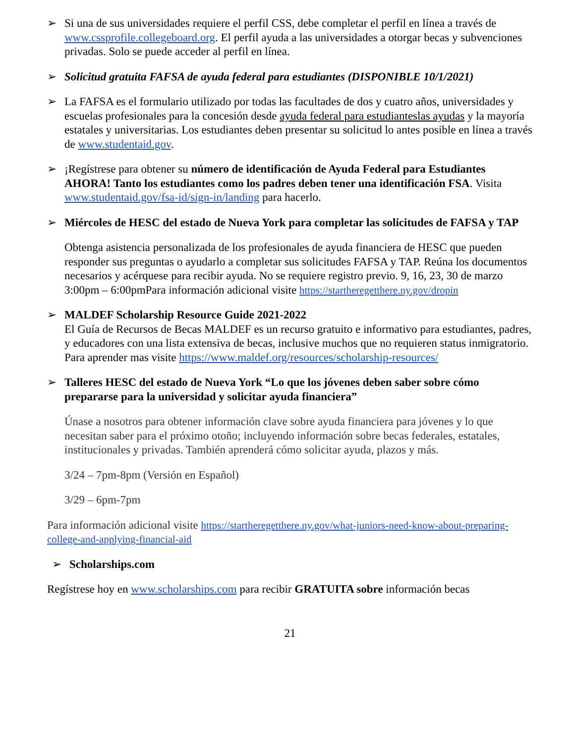➢ Si una de sus universidades requiere el perfil CSS, debe completar el perfil en línea a través de www.cssprofile.collegeboard.org. El perfil ayuda a las universidades a otorgar becas y subvenciones privadas. Solo se puede acceder al perfil en línea.
➢ Solicitud gratuita FAFSA de ayuda federal para estudiantes (DISPONIBLE 10/1/2021)
➢ La FAFSA es el formulario utilizado por todas las facultades de dos y cuatro años, universidades y escuelas profesionales para la concesión desde ayuda federal para estudianteslas ayudas y la mayoría estatales y universitarias. Los estudiantes deben presentar su solicitud lo antes posible en línea a través de www.studentaid.gov.
➢ ¡Regístrese para obtener su número de identificación de Ayuda Federal para Estudiantes AHORA! Tanto los estudiantes como los padres deben tener una identificación FSA. Visita www.studentaid.gov/fsa-id/sign-in/landing para hacerlo.
➢ Miércoles de HESC del estado de Nueva York para completar las solicitudes de FAFSA y TAP
Obtenga asistencia personalizada de los profesionales de ayuda financiera de HESC que pueden responder sus preguntas o ayudarlo a completar sus solicitudes FAFSA y TAP. Reúna los documentos necesarios y acérquese para recibir ayuda. No se requiere registro previo. 9, 16, 23, 30 de marzo 3:00pm – 6:00pmPara información adicional visite https://startheregetthere.ny.gov/dropin
➢ MALDEF Scholarship Resource Guide 2021-2022
El Guía de Recursos de Becas MALDEF es un recurso gratuito e informativo para estudiantes, padres, y educadores con una lista extensiva de becas, inclusive muchos que no requieren status inmigratorio. Para aprender mas visite https://www.maldef.org/resources/scholarship-resources/
➢ Talleres HESC del estado de Nueva York “Lo que los jóvenes deben saber sobre cómo prepararse para la universidad y solicitar ayuda financiera”
Únase a nosotros para obtener información clave sobre ayuda financiera para jóvenes y lo que necesitan saber para el próximo otoño; incluyendo información sobre becas federales, estatales, institucionales y privadas. También aprenderá cómo solicitar ayuda, plazos y más.
3/24 – 7pm-8pm (Versión en Español)
3/29 – 6pm-7pm
Para información adicional visite https://startheregetthere.ny.gov/what-juniors-need-know-about-preparing-college-and-applying-financial-aid
➢ Scholarships.com
Regístrese hoy en www.scholarships.com para recibir GRATUITA sobre información becas
21